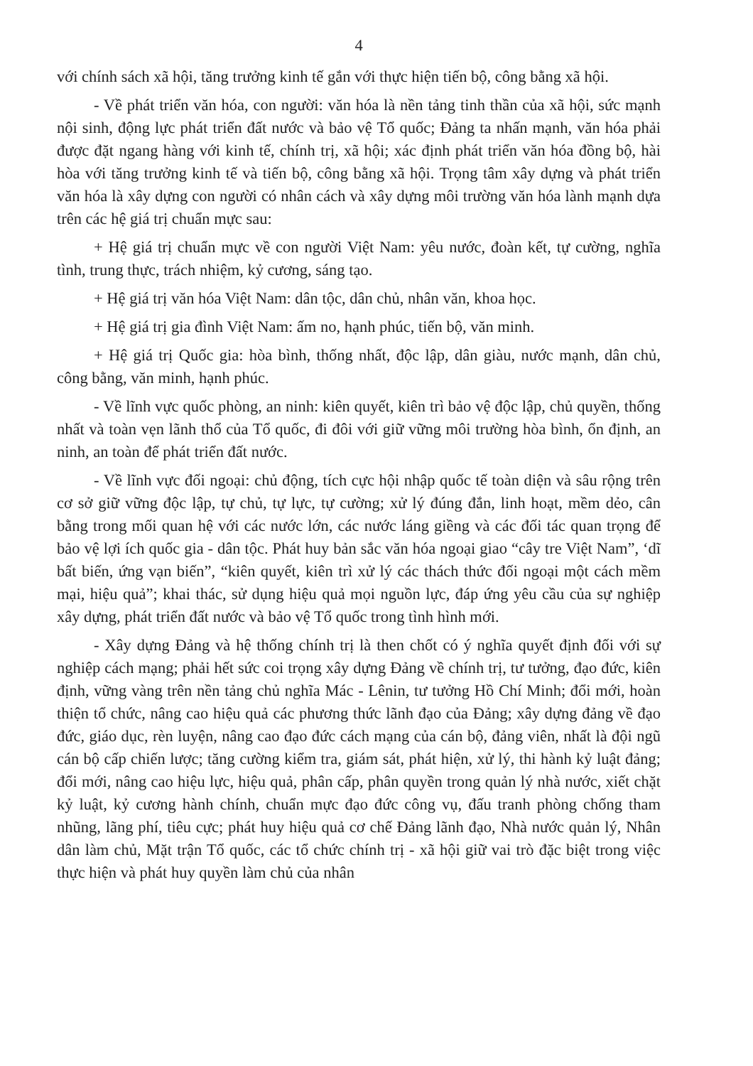4
với chính sách xã hội, tăng trưởng kinh tế gắn với thực hiện tiến bộ, công bằng xã hội.
- Về phát triển văn hóa, con người: văn hóa là nền tảng tinh thần của xã hội, sức mạnh nội sinh, động lực phát triển đất nước và bảo vệ Tổ quốc; Đảng ta nhấn mạnh, văn hóa phải được đặt ngang hàng với kinh tế, chính trị, xã hội; xác định phát triển văn hóa đồng bộ, hài hòa với tăng trưởng kinh tế và tiến bộ, công bằng xã hội. Trọng tâm xây dựng và phát triển văn hóa là xây dựng con người có nhân cách và xây dựng môi trường văn hóa lành mạnh dựa trên các hệ giá trị chuẩn mực sau:
+ Hệ giá trị chuẩn mực về con người Việt Nam: yêu nước, đoàn kết, tự cường, nghĩa tình, trung thực, trách nhiệm, kỷ cương, sáng tạo.
+ Hệ giá trị văn hóa Việt Nam: dân tộc, dân chủ, nhân văn, khoa học.
+ Hệ giá trị gia đình Việt Nam: ấm no, hạnh phúc, tiến bộ, văn minh.
+ Hệ giá trị Quốc gia: hòa bình, thống nhất, độc lập, dân giàu, nước mạnh, dân chủ, công bằng, văn minh, hạnh phúc.
- Về lĩnh vực quốc phòng, an ninh: kiên quyết, kiên trì bảo vệ độc lập, chủ quyền, thống nhất và toàn vẹn lãnh thổ của Tổ quốc, đi đôi với giữ vững môi trường hòa bình, ổn định, an ninh, an toàn để phát triển đất nước.
- Về lĩnh vực đối ngoại: chủ động, tích cực hội nhập quốc tế toàn diện và sâu rộng trên cơ sở giữ vững độc lập, tự chủ, tự lực, tự cường; xử lý đúng đắn, linh hoạt, mềm dẻo, cân bằng trong mối quan hệ với các nước lớn, các nước láng giềng và các đối tác quan trọng để bảo vệ lợi ích quốc gia - dân tộc. Phát huy bản sắc văn hóa ngoại giao “cây tre Việt Nam”, ‘dĩ bất biến, ứng vạn biến”, “kiên quyết, kiên trì xử lý các thách thức đối ngoại một cách mềm mại, hiệu quả”; khai thác, sử dụng hiệu quả mọi nguồn lực, đáp ứng yêu cầu của sự nghiệp xây dựng, phát triển đất nước và bảo vệ Tổ quốc trong tình hình mới.
- Xây dựng Đảng và hệ thống chính trị là then chốt có ý nghĩa quyết định đối với sự nghiệp cách mạng; phải hết sức coi trọng xây dựng Đảng về chính trị, tư tưởng, đạo đức, kiên định, vững vàng trên nền tảng chủ nghĩa Mác - Lênin, tư tưởng Hồ Chí Minh; đổi mới, hoàn thiện tổ chức, nâng cao hiệu quả các phương thức lãnh đạo của Đảng; xây dựng đảng về đạo đức, giáo dục, rèn luyện, nâng cao đạo đức cách mạng của cán bộ, đảng viên, nhất là đội ngũ cán bộ cấp chiến lược; tăng cường kiểm tra, giám sát, phát hiện, xử lý, thi hành kỷ luật đảng; đổi mới, nâng cao hiệu lực, hiệu quả, phân cấp, phân quyền trong quản lý nhà nước, xiết chặt kỷ luật, kỷ cương hành chính, chuẩn mực đạo đức công vụ, đấu tranh phòng chống tham nhũng, lãng phí, tiêu cực; phát huy hiệu quả cơ chế Đảng lãnh đạo, Nhà nước quản lý, Nhân dân làm chủ, Mặt trận Tổ quốc, các tổ chức chính trị - xã hội giữ vai trò đặc biệt trong việc thực hiện và phát huy quyền làm chủ của nhân